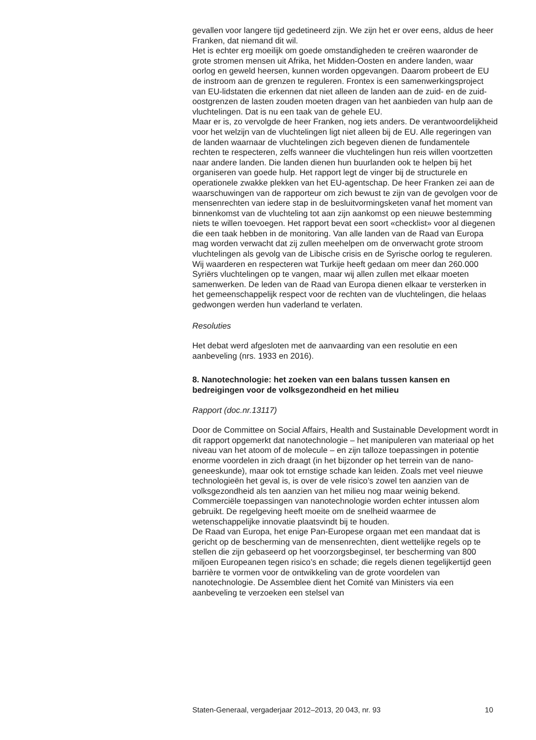gevallen voor langere tijd gedetineerd zijn. We zijn het er over eens, aldus de heer Franken, dat niemand dit wil.
Het is echter erg moeilijk om goede omstandigheden te creëren waaronder de grote stromen mensen uit Afrika, het Midden-Oosten en andere landen, waar oorlog en geweld heersen, kunnen worden opgevangen. Daarom probeert de EU de instroom aan de grenzen te reguleren. Frontex is een samenwerkingsproject van EU-lidstaten die erkennen dat niet alleen de landen aan de zuid- en de zuid-oostgrenzen de lasten zouden moeten dragen van het aanbieden van hulp aan de vluchtelingen. Dat is nu een taak van de gehele EU.
Maar er is, zo vervolgde de heer Franken, nog iets anders. De verantwoordelijkheid voor het welzijn van de vluchtelingen ligt niet alleen bij de EU. Alle regeringen van de landen waarnaar de vluchtelingen zich begeven dienen de fundamentele rechten te respecteren, zelfs wanneer die vluchtelingen hun reis willen voortzetten naar andere landen. Die landen dienen hun buurlanden ook te helpen bij het organiseren van goede hulp. Het rapport legt de vinger bij de structurele en operationele zwakke plekken van het EU-agentschap. De heer Franken zei aan de waarschuwingen van de rapporteur om zich bewust te zijn van de gevolgen voor de mensenrechten van iedere stap in de besluitvormingsketen vanaf het moment van binnenkomst van de vluchteling tot aan zijn aankomst op een nieuwe bestemming niets te willen toevoegen. Het rapport bevat een soort «checklist» voor al diegenen die een taak hebben in de monitoring. Van alle landen van de Raad van Europa mag worden verwacht dat zij zullen meehelpen om de onverwacht grote stroom vluchtelingen als gevolg van de Libische crisis en de Syrische oorlog te reguleren. Wij waarderen en respecteren wat Turkije heeft gedaan om meer dan 260.000 Syriërs vluchtelingen op te vangen, maar wij allen zullen met elkaar moeten samenwerken. De leden van de Raad van Europa dienen elkaar te versterken in het gemeenschappelijk respect voor de rechten van de vluchtelingen, die helaas gedwongen werden hun vaderland te verlaten.
Resoluties
Het debat werd afgesloten met de aanvaarding van een resolutie en een aanbeveling (nrs. 1933 en 2016).
8. Nanotechnologie: het zoeken van een balans tussen kansen en bedreigingen voor de volksgezondheid en het milieu
Rapport (doc.nr.13117)
Door de Committee on Social Affairs, Health and Sustainable Development wordt in dit rapport opgemerkt dat nanotechnologie – het manipuleren van materiaal op het niveau van het atoom of de molecule – en zijn talloze toepassingen in potentie enorme voordelen in zich draagt (in het bijzonder op het terrein van de nano-geneeskunde), maar ook tot ernstige schade kan leiden. Zoals met veel nieuwe technologieën het geval is, is over de vele risico’s zowel ten aanzien van de volksgezondheid als ten aanzien van het milieu nog maar weinig bekend. Commerciële toepassingen van nanotechnologie worden echter intussen alom gebruikt. De regelgeving heeft moeite om de snelheid waarmee de wetenschappelijke innovatie plaatsvindt bij te houden.
De Raad van Europa, het enige Pan-Europese orgaan met een mandaat dat is gericht op de bescherming van de mensenrechten, dient wettelijke regels op te stellen die zijn gebaseerd op het voorzorgsbeginsel, ter bescherming van 800 miljoen Europeanen tegen risico’s en schade; die regels dienen tegelijkertijd geen barrière te vormen voor de ontwikkeling van de grote voordelen van nanotechnologie. De Assemblee dient het Comité van Ministers via een aanbeveling te verzoeken een stelsel van
Staten-Generaal, vergaderjaar 2012–2013, 20 043, nr. 93 10